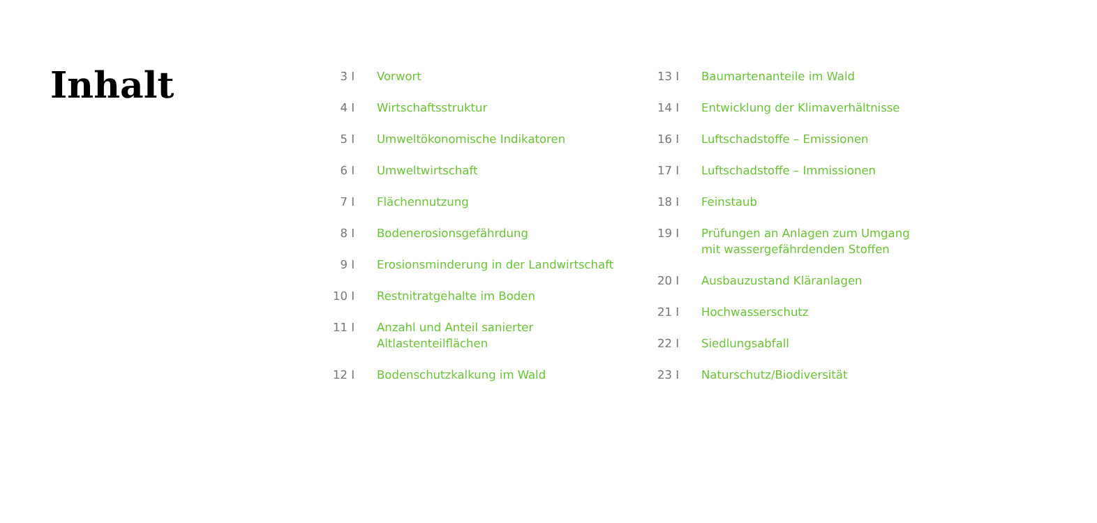Inhalt
3 I Vorwort
4 I Wirtschaftsstruktur
5 I Umweltökonomische Indikatoren
6 I Umweltwirtschaft
7 I Flächennutzung
8 I Bodenerosionsgefährdung
9 I Erosionsminderung in der Landwirtschaft
10 I Restnitratgehalte im Boden
11 I Anzahl und Anteil sanierter
Altlastenteilflächen
12 I Bodenschutzkalkung im Wald
13 I Baumartenanteile im Wald
14 I Entwicklung der Klimaverhältnisse
16 I Luftschadstoffe – Emissionen
17 I Luftschadstoffe – Immissionen
18 I Feinstaub
19 I Prüfungen an Anlagen zum Umgang
mit wassergefährdenden Stoffen
20 I Ausbauzustand Kläranlagen
21 I Hochwasserschutz
22 I Siedlungsabfall
23 I Naturschutz/Biodiversität